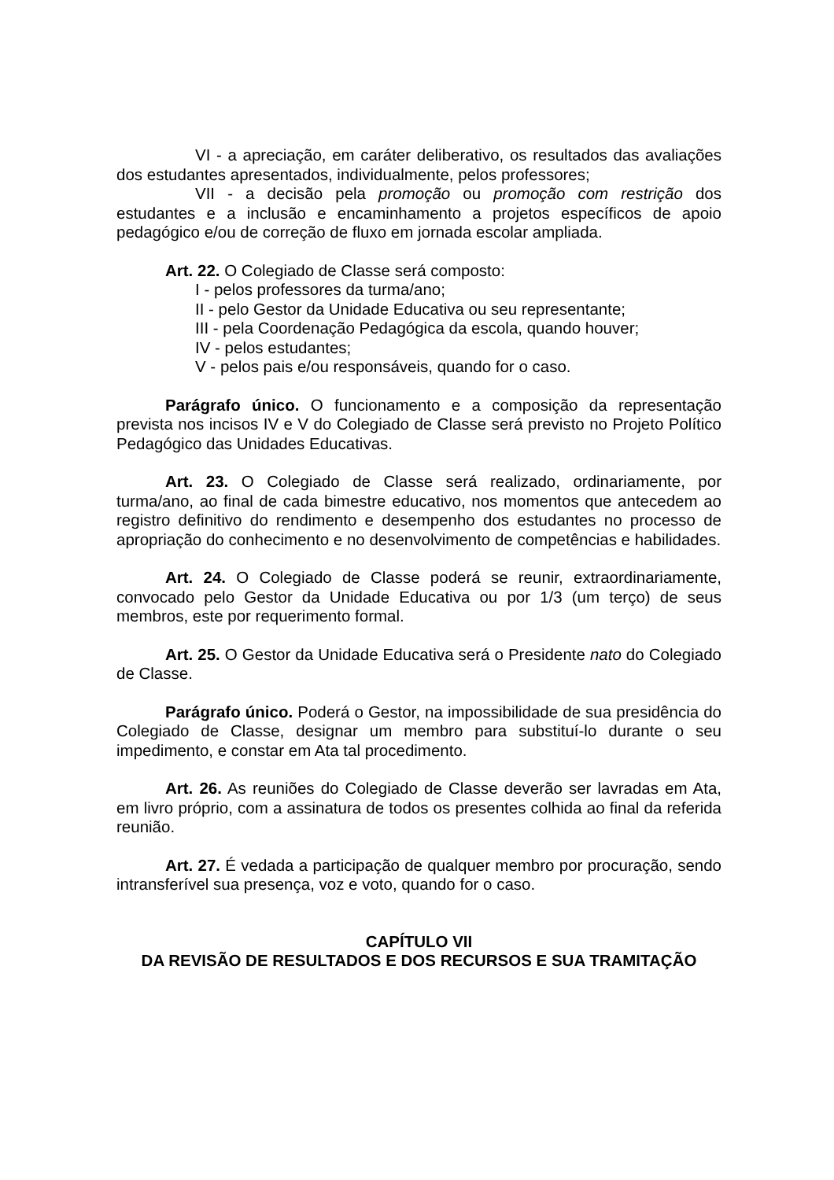VI - a apreciação, em caráter deliberativo, os resultados das avaliações dos estudantes apresentados, individualmente, pelos professores;
VII - a decisão pela promoção ou promoção com restrição dos estudantes e a inclusão e encaminhamento a projetos específicos de apoio pedagógico e/ou de correção de fluxo em jornada escolar ampliada.
Art. 22. O Colegiado de Classe será composto:
I - pelos professores da turma/ano;
II - pelo Gestor da Unidade Educativa ou seu representante;
III - pela Coordenação Pedagógica da escola, quando houver;
IV - pelos estudantes;
V - pelos pais e/ou responsáveis, quando for o caso.
Parágrafo único. O funcionamento e a composição da representação prevista nos incisos IV e V do Colegiado de Classe será previsto no Projeto Político Pedagógico das Unidades Educativas.
Art. 23. O Colegiado de Classe será realizado, ordinariamente, por turma/ano, ao final de cada bimestre educativo, nos momentos que antecedem ao registro definitivo do rendimento e desempenho dos estudantes no processo de apropriação do conhecimento e no desenvolvimento de competências e habilidades.
Art. 24. O Colegiado de Classe poderá se reunir, extraordinariamente, convocado pelo Gestor da Unidade Educativa ou por 1/3 (um terço) de seus membros, este por requerimento formal.
Art. 25. O Gestor da Unidade Educativa será o Presidente nato do Colegiado de Classe.
Parágrafo único. Poderá o Gestor, na impossibilidade de sua presidência do Colegiado de Classe, designar um membro para substituí-lo durante o seu impedimento, e constar em Ata tal procedimento.
Art. 26. As reuniões do Colegiado de Classe deverão ser lavradas em Ata, em livro próprio, com a assinatura de todos os presentes colhida ao final da referida reunião.
Art. 27. É vedada a participação de qualquer membro por procuração, sendo intransferível sua presença, voz e voto, quando for o caso.
CAPÍTULO VII
DA REVISÃO DE RESULTADOS E DOS RECURSOS E SUA TRAMITAÇÃO